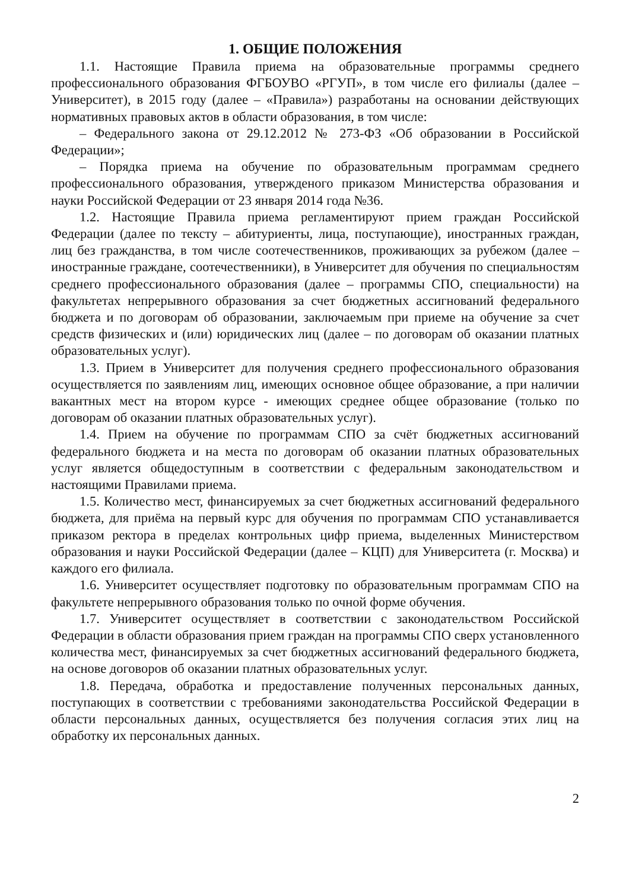1. ОБЩИЕ ПОЛОЖЕНИЯ
1.1. Настоящие Правила приема на образовательные программы среднего профессионального образования ФГБОУВО «РГУП», в том числе его филиалы (далее – Университет), в 2015 году (далее – «Правила») разработаны на основании действующих нормативных правовых актов в области образования, в том числе:
– Федерального закона от 29.12.2012 № 273-ФЗ «Об образовании в Российской Федерации»;
– Порядка приема на обучение по образовательным программам среднего профессионального образования, утвержденого приказом Министерства образования и науки Российской Федерации от 23 января 2014 года №36.
1.2. Настоящие Правила приема регламентируют прием граждан Российской Федерации (далее по тексту – абитуриенты, лица, поступающие), иностранных граждан, лиц без гражданства, в том числе соотечественников, проживающих за рубежом (далее – иностранные граждане, соотечественники), в Университет для обучения по специальностям среднего профессионального образования (далее – программы СПО, специальности) на факультетах непрерывного образования за счет бюджетных ассигнований федерального бюджета и по договорам об образовании, заключаемым при приеме на обучение за счет средств физических и (или) юридических лиц (далее – по договорам об оказании платных образовательных услуг).
1.3. Прием в Университет для получения среднего профессионального образования осуществляется по заявлениям лиц, имеющих основное общее образование, а при наличии вакантных мест на втором курсе - имеющих среднее общее образование (только по договорам об оказании платных образовательных услуг).
1.4. Прием на обучение по программам СПО за счёт бюджетных ассигнований федерального бюджета и на места по договорам об оказании платных образовательных услуг является общедоступным в соответствии с федеральным законодательством и настоящими Правилами приема.
1.5. Количество мест, финансируемых за счет бюджетных ассигнований федерального бюджета, для приёма на первый курс для обучения по программам СПО устанавливается приказом ректора в пределах контрольных цифр приема, выделенных Министерством образования и науки Российской Федерации (далее – КЦП) для Университета (г. Москва) и каждого его филиала.
1.6. Университет осуществляет подготовку по образовательным программам СПО на факультете непрерывного образования только по очной форме обучения.
1.7. Университет осуществляет в соответствии с законодательством Российской Федерации в области образования прием граждан на программы СПО сверх установленного количества мест, финансируемых за счет бюджетных ассигнований федерального бюджета, на основе договоров об оказании платных образовательных услуг.
1.8. Передача, обработка и предоставление полученных персональных данных, поступающих в соответствии с требованиями законодательства Российской Федерации в области персональных данных, осуществляется без получения согласия этих лиц на обработку их персональных данных.
2